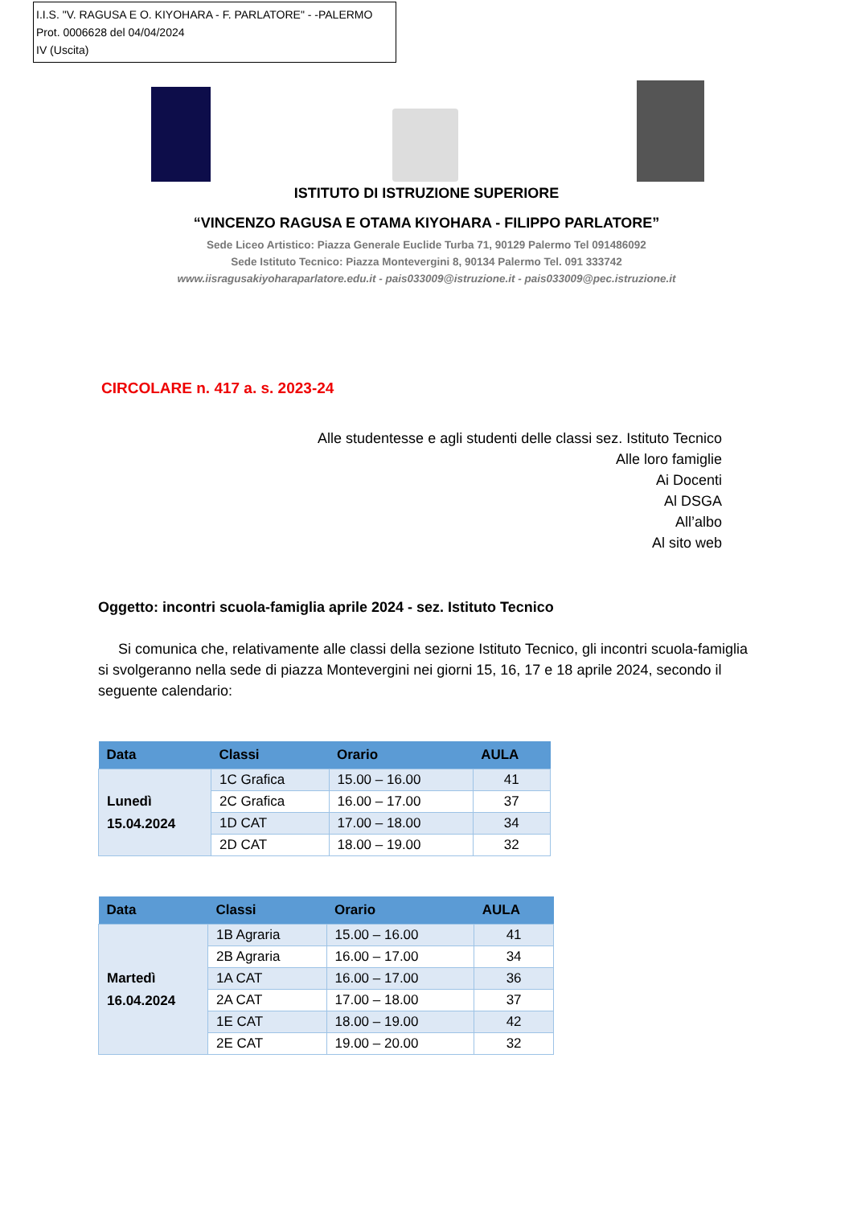I.I.S. "V. RAGUSA E O. KIYOHARA - F. PARLATORE" - -PALERMO
Prot. 0006628 del 04/04/2024
IV (Uscita)
ISTITUTO DI ISTRUZIONE SUPERIORE
“VINCENZO RAGUSA E OTAMA KIYOHARA - FILIPPO PARLATORE”
Sede Liceo Artistico: Piazza Generale Euclide Turba 71, 90129 Palermo Tel 091486092
Sede Istituto Tecnico: Piazza Montevergini 8, 90134 Palermo Tel. 091 333742
www.iisragusakiyoharaparlatore.edu.it - pais033009@istruzione.it - pais033009@pec.istruzione.it
CIRCOLARE n. 417 a. s. 2023-24
Alle studentesse e agli studenti delle classi sez. Istituto Tecnico
Alle loro famiglie
Ai Docenti
Al DSGA
All’albo
Al sito web
Oggetto: incontri scuola-famiglia aprile 2024 - sez. Istituto Tecnico
Si comunica che, relativamente alle classi della sezione Istituto Tecnico, gli incontri scuola-famiglia si svolgeranno nella sede di piazza Montevergini nei giorni 15, 16, 17 e 18 aprile 2024, secondo il seguente calendario:
| Data | Classi | Orario | AULA |
| --- | --- | --- | --- |
| Lunedì 15.04.2024 | 1C Grafica | 15.00 – 16.00 | 41 |
| | 2C Grafica | 16.00 – 17.00 | 37 |
| | 1D CAT | 17.00 – 18.00 | 34 |
| | 2D CAT | 18.00 – 19.00 | 32 |
| Data | Classi | Orario | AULA |
| --- | --- | --- | --- |
| Martedì 16.04.2024 | 1B Agraria | 15.00 – 16.00 | 41 |
| | 2B Agraria | 16.00 – 17.00 | 34 |
| | 1A CAT | 16.00 – 17.00 | 36 |
| | 2A CAT | 17.00 – 18.00 | 37 |
| | 1E CAT | 18.00 – 19.00 | 42 |
| | 2E CAT | 19.00 – 20.00 | 32 |